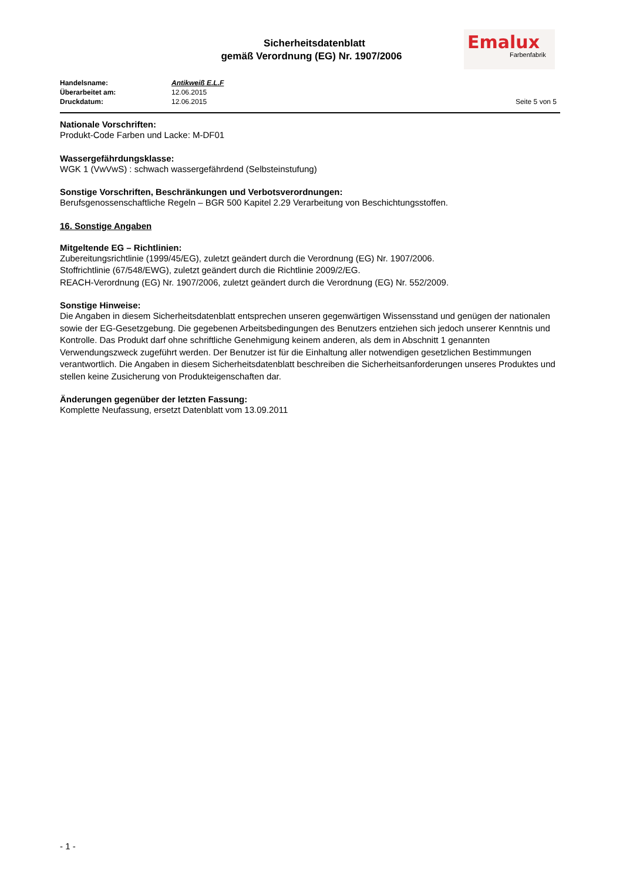Sicherheitsdatenblatt
gemäß Verordnung (EG) Nr. 1907/2006
Emalux
Farbenfabrik
Handelsname: Antikweiß E.L.F
Überarbeitet am: 12.06.2015
Druckdatum: 12.06.2015 Seite 5 von 5
Nationale Vorschriften:
Produkt-Code Farben und Lacke: M-DF01
Wassergefährdungsklasse:
WGK 1 (VwVwS) : schwach wassergefährdend (Selbsteinstufung)
Sonstige Vorschriften, Beschränkungen und Verbotsverordnungen:
Berufsgenossenschaftliche Regeln – BGR 500 Kapitel 2.29 Verarbeitung von Beschichtungsstoffen.
16. Sonstige Angaben
Mitgeltende EG – Richtlinien:
Zubereitungsrichtlinie (1999/45/EG), zuletzt geändert durch die Verordnung (EG) Nr. 1907/2006.
Stoffrichtlinie (67/548/EWG), zuletzt geändert durch die Richtlinie 2009/2/EG.
REACH-Verordnung (EG) Nr. 1907/2006, zuletzt geändert durch die Verordnung (EG) Nr. 552/2009.
Sonstige Hinweise:
Die Angaben in diesem Sicherheitsdatenblatt entsprechen unseren gegenwärtigen Wissensstand und genügen der nationalen sowie der EG-Gesetzgebung. Die gegebenen Arbeitsbedingungen des Benutzers entziehen sich jedoch unserer Kenntnis und Kontrolle. Das Produkt darf ohne schriftliche Genehmigung keinem anderen, als dem in Abschnitt 1 genannten Verwendungszweck zugeführt werden. Der Benutzer ist für die Einhaltung aller notwendigen gesetzlichen Bestimmungen verantwortlich. Die Angaben in diesem Sicherheitsdatenblatt beschreiben die Sicherheitsanforderungen unseres Produktes und stellen keine Zusicherung von Produkteigenschaften dar.
Änderungen gegenüber der letzten Fassung:
Komplette Neufassung, ersetzt Datenblatt vom 13.09.2011
- 1 -